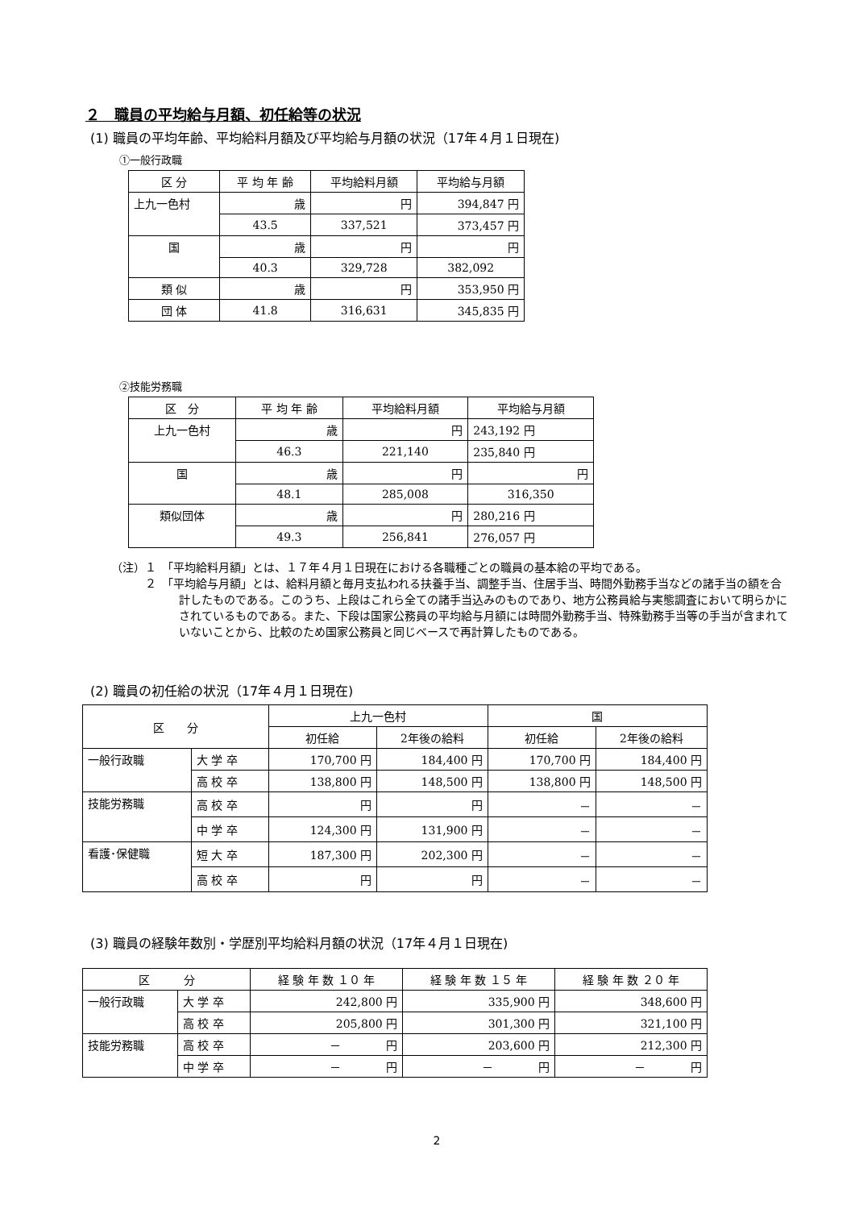２　職員の平均給与月額、初任給等の状況
(1) 職員の平均年齢、平均給料月額及び平均給与月額の状況（17年４月１日現在)
①一般行政職
| 区 分 | 平 均 年 齢 | 平均給料月額 | 平均給与月額 |
| --- | --- | --- | --- |
| 上九一色村 | 歳 | 円 | 394,847 円 |
| | 43.5 | 337,521 | 373,457 円 |
| 国 | 歳 | 円 | 円 |
| | 40.3 | 329,728 | 382,092 |
| 類 似 | 歳 | 円 | 353,950 円 |
| 団 体 | 41.8 | 316,631 | 345,835 円 |
②技能労務職
| 区 分 | 平 均 年 齢 | 平均給料月額 | 平均給与月額 |
| --- | --- | --- | --- |
| 上九一色村 | 歳 | 円 | 243,192 円 |
| | 46.3 | 221,140 | 235,840 円 |
| 国 | 歳 | 円 | 円 |
| | 48.1 | 285,008 | 316,350 |
| 類似団体 | 歳 | 円 | 280,216 円 |
| | 49.3 | 256,841 | 276,057 円 |
（注）１　「平均給料月額」とは、１７年４月１日現在における各職種ごとの職員の基本給の平均である。
　　　２　「平均給与月額」とは、給料月額と毎月支払われる扶養手当、調整手当、住居手当、時間外勤務手当などの諸手当の額を合計したものである。このうち、上段はこれら全ての諸手当込みのものであり、地方公務員給与実態調査において明らかにされているものである。また、下段は国家公務員の平均給与月額には時間外勤務手当、特殊勤務手当等の手当が含まれていないことから、比較のため国家公務員と同じベースで再計算したものである。
(2) 職員の初任給の状況（17年４月１日現在)
| 区 分 | | 上九一色村 | | 国 | |
| --- | --- | --- | --- | --- | --- |
| | | 初任給 | 2年後の給料 | 初任給 | 2年後の給料 |
| 一般行政職 | 大 学 卒 | 170,700 円 | 184,400 円 | 170,700 円 | 184,400 円 |
| | 高 校 卒 | 138,800 円 | 148,500 円 | 138,800 円 | 148,500 円 |
| 技能労務職 | 高 校 卒 | 円 | 円 | － | － |
| | 中 学 卒 | 124,300 円 | 131,900 円 | － | － |
| 看護･保健職 | 短 大 卒 | 187,300 円 | 202,300 円 | － | － |
| | 高 校 卒 | 円 | 円 | － | － |
(3) 職員の経験年数別・学歴別平均給料月額の状況（17年４月１日現在)
| 区 分 | | 経 験 年 数 １０ 年 | 経 験 年 数 １５ 年 | 経 験 年 数 ２０ 年 |
| --- | --- | --- | --- | --- |
| 一般行政職 | 大 学 卒 | 242,800 円 | 335,900 円 | 348,600 円 |
| | 高 校 卒 | 205,800 円 | 301,300 円 | 321,100 円 |
| 技能労務職 | 高 校 卒 | － 円 | 203,600 円 | 212,300 円 |
| | 中 学 卒 | － 円 | － 円 | － 円 |
2